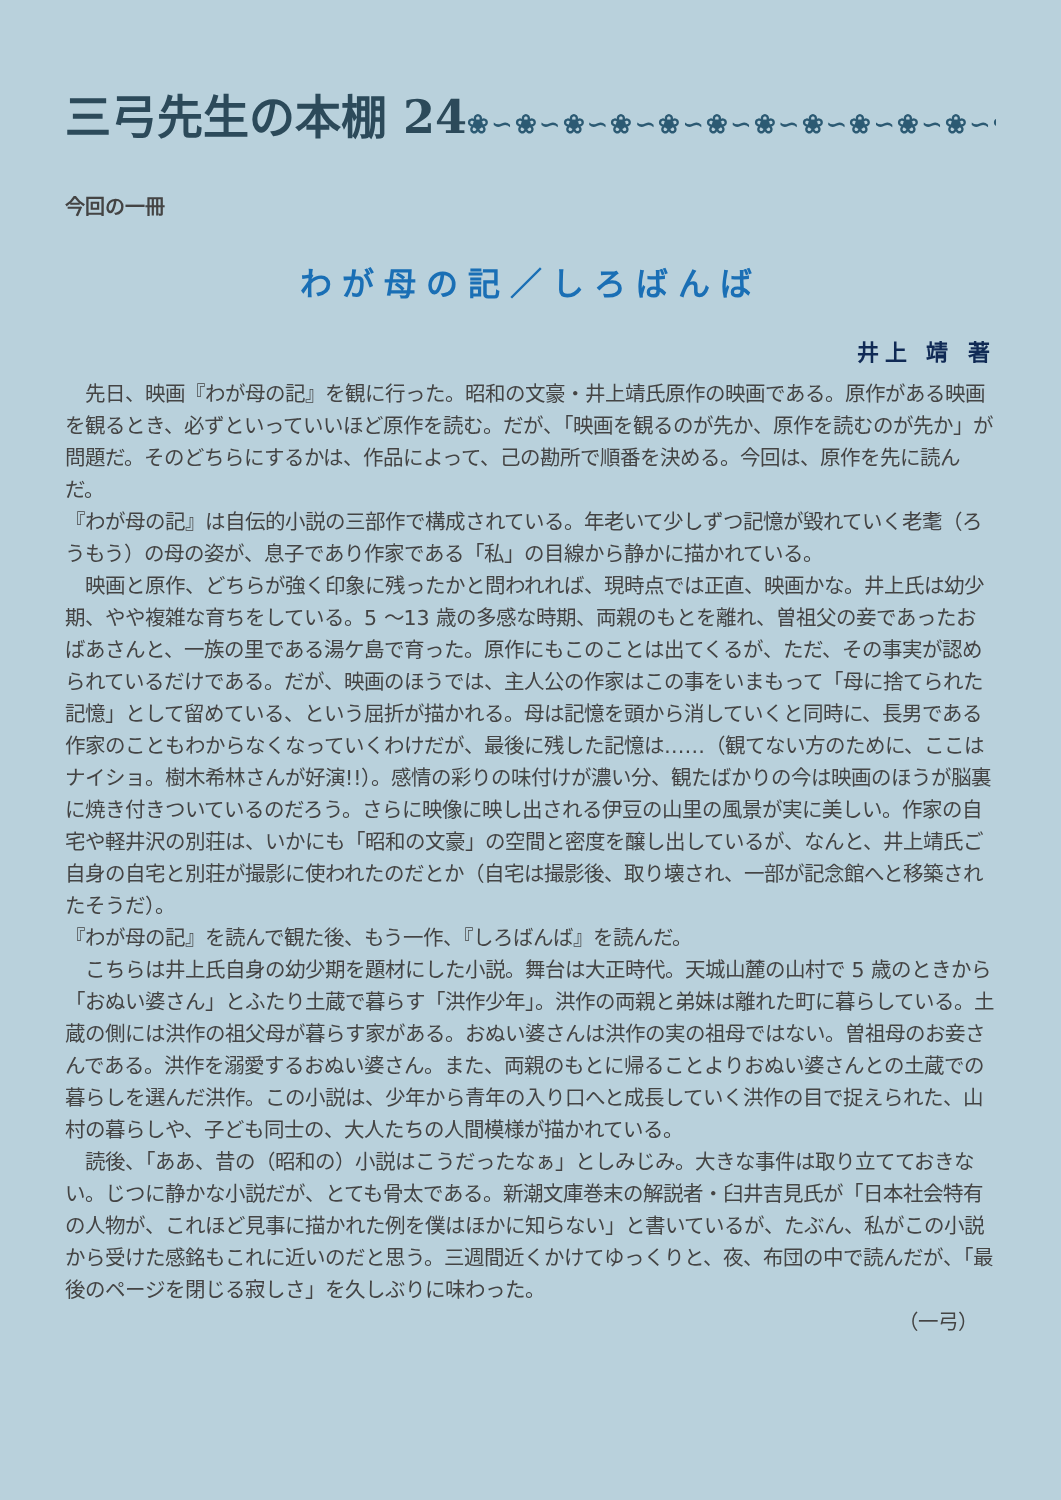三弓先生の本棚 24❀∽❀∽❀∽❀∽❀∽❀∽❀∽❀∽❀∽❀∽❀∽❀∽
今回の一冊
わが母の記／しろばんば
井上 靖 著
　先日、映画『わが母の記』を観に行った。昭和の文豪・井上靖氏原作の映画である。原作がある映画を観るとき、必ずといっていいほど原作を読む。だが、「映画を観るのが先か、原作を読むのが先か」が問題だ。そのどちらにするかは、作品によって、己の勘所で順番を決める。今回は、原作を先に読んだ。
『わが母の記』は自伝的小説の三部作で構成されている。年老いて少しずつ記憶が毀れていく老耄（ろうもう）の母の姿が、息子であり作家である「私」の目線から静かに描かれている。
　映画と原作、どちらが強く印象に残ったかと問われれば、現時点では正直、映画かな。井上氏は幼少期、やや複雑な育ちをしている。5 ～13 歳の多感な時期、両親のもとを離れ、曽祖父の妾であったおばあさんと、一族の里である湯ケ島で育った。原作にもこのことは出てくるが、ただ、その事実が認められているだけである。だが、映画のほうでは、主人公の作家はこの事をいまもって「母に捨てられた記憶」として留めている、という屈折が描かれる。母は記憶を頭から消していくと同時に、長男である作家のこともわからなくなっていくわけだが、最後に残した記憶は……（観てない方のために、ここはナイショ。樹木希林さんが好演!!）。感情の彩りの味付けが濃い分、観たばかりの今は映画のほうが脳裏に焼き付きついているのだろう。さらに映像に映し出される伊豆の山里の風景が実に美しい。作家の自宅や軽井沢の別荘は、いかにも「昭和の文豪」の空間と密度を醸し出しているが、なんと、井上靖氏ご自身の自宅と別荘が撮影に使われたのだとか（自宅は撮影後、取り壊され、一部が記念館へと移築されたそうだ）。
『わが母の記』を読んで観た後、もう一作、『しろばんば』を読んだ。
　こちらは井上氏自身の幼少期を題材にした小説。舞台は大正時代。天城山麓の山村で 5 歳のときから「おぬい婆さん」とふたり土蔵で暮らす「洪作少年」。洪作の両親と弟妹は離れた町に暮らしている。土蔵の側には洪作の祖父母が暮らす家がある。おぬい婆さんは洪作の実の祖母ではない。曽祖母のお妾さんである。洪作を溺愛するおぬい婆さん。また、両親のもとに帰ることよりおぬい婆さんとの土蔵での暮らしを選んだ洪作。この小説は、少年から青年の入り口へと成長していく洪作の目で捉えられた、山村の暮らしや、子ども同士の、大人たちの人間模様が描かれている。
　読後、「ああ、昔の（昭和の）小説はこうだったなぁ」としみじみ。大きな事件は取り立てておきない。じつに静かな小説だが、とても骨太である。新潮文庫巻末の解説者・臼井吉見氏が「日本社会特有の人物が、これほど見事に描かれた例を僕はほかに知らない」と書いているが、たぶん、私がこの小説から受けた感銘もこれに近いのだと思う。三週間近くかけてゆっくりと、夜、布団の中で読んだが、「最後のページを閉じる寂しさ」を久しぶりに味わった。
（一弓）